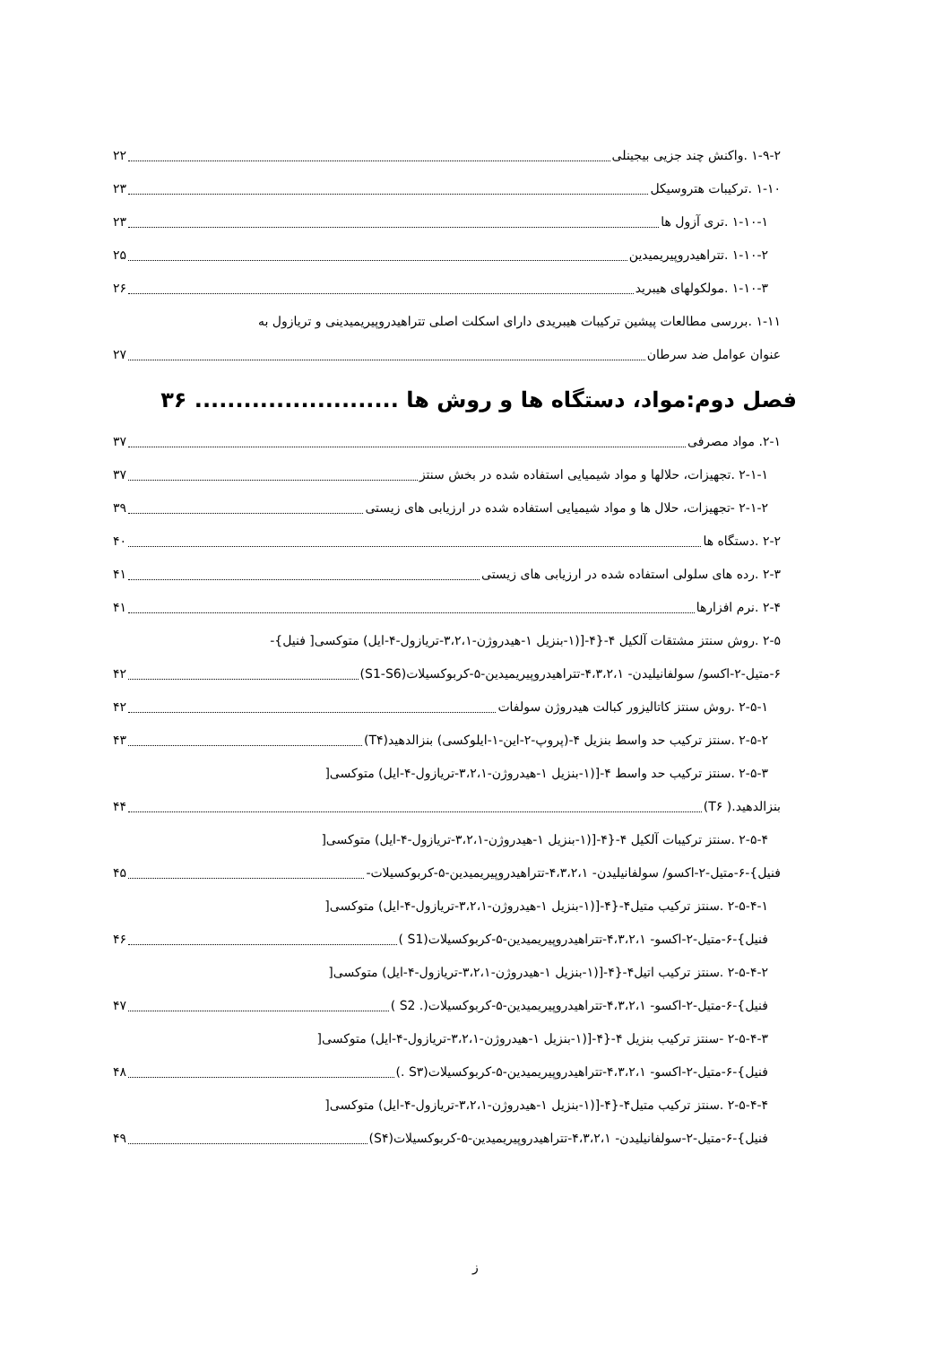۱-۹-۲ .واکنش چند جزیی بیجینلی ۲۲
۱-۱۰ .ترکیبات هتروسیکل ۲۳
۱-۱۰-۱ .تری آزول ها ۲۳
۱-۱۰-۲ .تتراهیدروپیریمیدین ۲۵
۱-۱۰-۳ .مولکولهای هیبرید ۲۶
۱-۱۱ .بررسی مطالعات پیشین ترکیبات هیبریدی دارای اسکلت اصلی تتراهیدروپیریمیدینی و تریازول به
عنوان عوامل ضد سرطان ۲۷
فصل دوم:مواد، دستگاه ها و روش ها ......................... ۳۶
۲-۱. مواد مصرفی ۳۷
۲-۱-۱ .تجهیزات، حلالها و مواد شیمیایی استفاده شده در بخش سنتز ۳۷
۲-۱-۲ -تجهیزات، حلال ها و مواد شیمیایی استفاده شده در ارزیابی های زیستی ۳۹
۲-۲ .دستگاه ها ۴۰
۲-۳ .رده های سلولی استفاده شده در ارزیابی های زیستی ۴۱
۲-۴ .نرم افزارها ۴۱
۲-۵ .روش سنتز مشتقات آلکیل ۴-{۴-[(۱-بنزیل ۱-هیدروژن-۳،۲،۱-تریازول-۴-ایل) متوکسی[ فنیل}-
۶-متیل-۲-اکسو/ سولفانیلیدن- ۴،۳،۲،۱-تتراهیدروپیریمیدین-۵-کربوکسیلات(S1-S6) ۴۲
۲-۵-۱ .روش سنتز کاتالیزور کبالت هیدروژن سولفات ۴۲
۲-۵-۲ .سنتز ترکیب حد واسط بنزیل ۴-(پروپ-۲-این-۱-ایلوکسی) بنزالدهید(T۴) ۴۳
۲-۵-۳ .سنتز ترکیب حد واسط ۴-[(۱-بنزیل ۱-هیدروژن-۳،۲،۱-تریازول-۴-ایل) متوکسی[
بنزالدهید.( T۶) ۴۴
۲-۵-۴ .سنتز ترکیبات آلکیل ۴-{۴-[(۱-بنزیل ۱-هیدروژن-۳،۲،۱-تریازول-۴-ایل) متوکسی[
فنیل}-۶-متیل-۲-اکسو/ سولفانیلیدن- ۴،۳،۲،۱-تتراهیدروپیریمیدین-۵-کربوکسیلات- ۴۵
۲-۵-۴-۱ .سنتز ترکیب متیل۴-{۴-[(۱-بنزیل ۱-هیدروژن-۳،۲،۱-تریازول-۴-ایل) متوکسی[
فنیل}-۶-متیل-۲-اکسو- ۴،۳،۲،۱-تتراهیدروپیریمیدین-۵-کربوکسیلات(S1 ) ۴۶
۲-۵-۴-۲ .سنتز ترکیب اتیل۴-{۴-[(۱-بنزیل ۱-هیدروژن-۳،۲،۱-تریازول-۴-ایل) متوکسی[
فنیل}-۶-متیل-۲-اکسو- ۴،۳،۲،۱-تتراهیدروپیریمیدین-۵-کربوکسیلات(. S2 ) ۴۷
۲-۵-۴-۳ -سنتز ترکیب بنزیل ۴-{۴-[(۱-بنزیل ۱-هیدروژن-۳،۲،۱-تریازول-۴-ایل) متوکسی[
فنیل}-۶-متیل-۲-اکسو- ۴،۳،۲،۱-تتراهیدروپیریمیدین-۵-کربوکسیلات(S۳ .) ۴۸
۲-۵-۴-۴ .سنتز ترکیب متیل۴-{۴-[(۱-بنزیل ۱-هیدروژن-۳،۲،۱-تریازول-۴-ایل) متوکسی[
فنیل}-۶-متیل-۲-سولفانیلیدن- ۴،۳،۲،۱-تتراهیدروپیریمیدین-۵-کربوکسیلات(S۴) ۴۹
ز